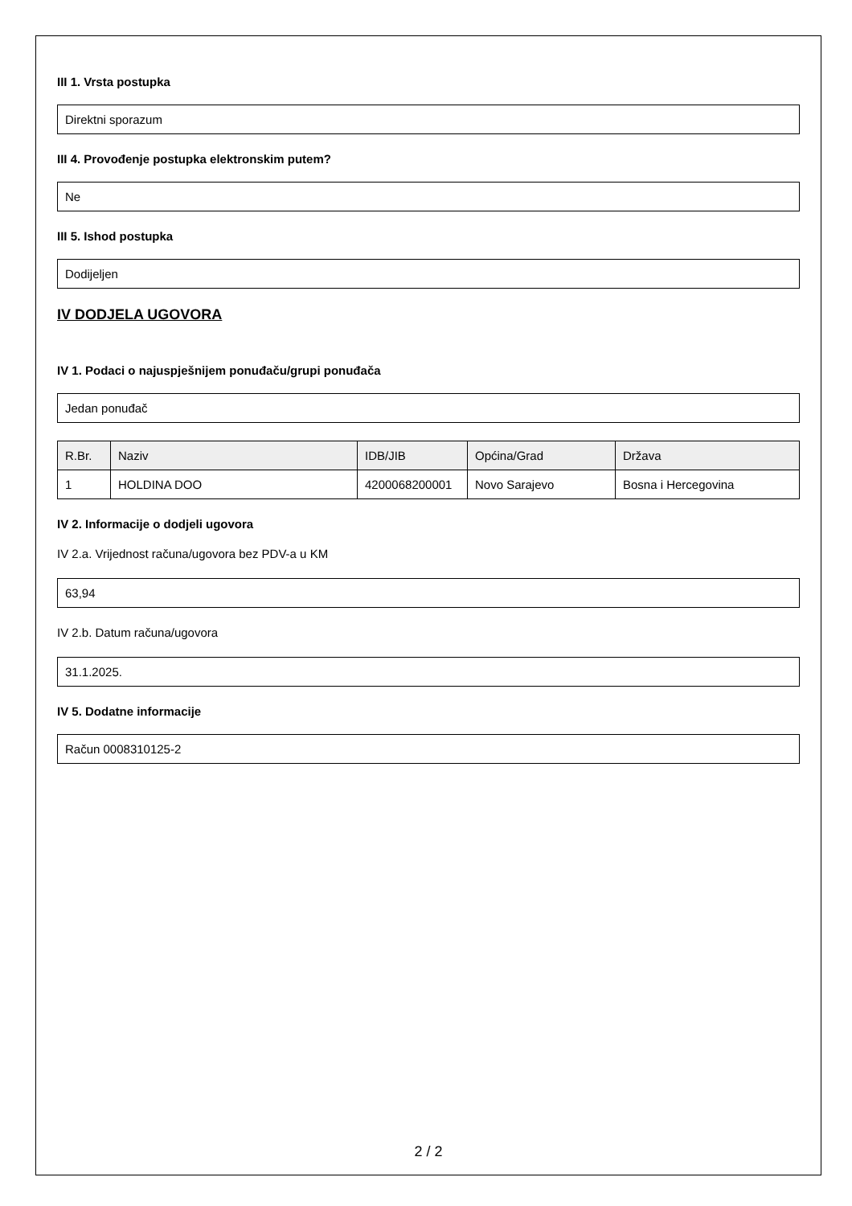III 1. Vrsta postupka
Direktni sporazum
III 4. Provođenje postupka elektronskim putem?
Ne
III 5. Ishod postupka
Dodijeljen
IV DODJELA UGOVORA
IV 1. Podaci o najuspješnijem ponuđaču/grupi ponuđača
Jedan ponuđač
| R.Br. | Naziv | IDB/JIB | Općina/Grad | Država |
| --- | --- | --- | --- | --- |
| 1 | HOLDINA DOO | 4200068200001 | Novo Sarajevo | Bosna i Hercegovina |
IV 2. Informacije o dodjeli ugovora
IV 2.a. Vrijednost računa/ugovora bez PDV-a u KM
63,94
IV 2.b. Datum računa/ugovora
31.1.2025.
IV 5. Dodatne informacije
Račun 0008310125-2
2 / 2